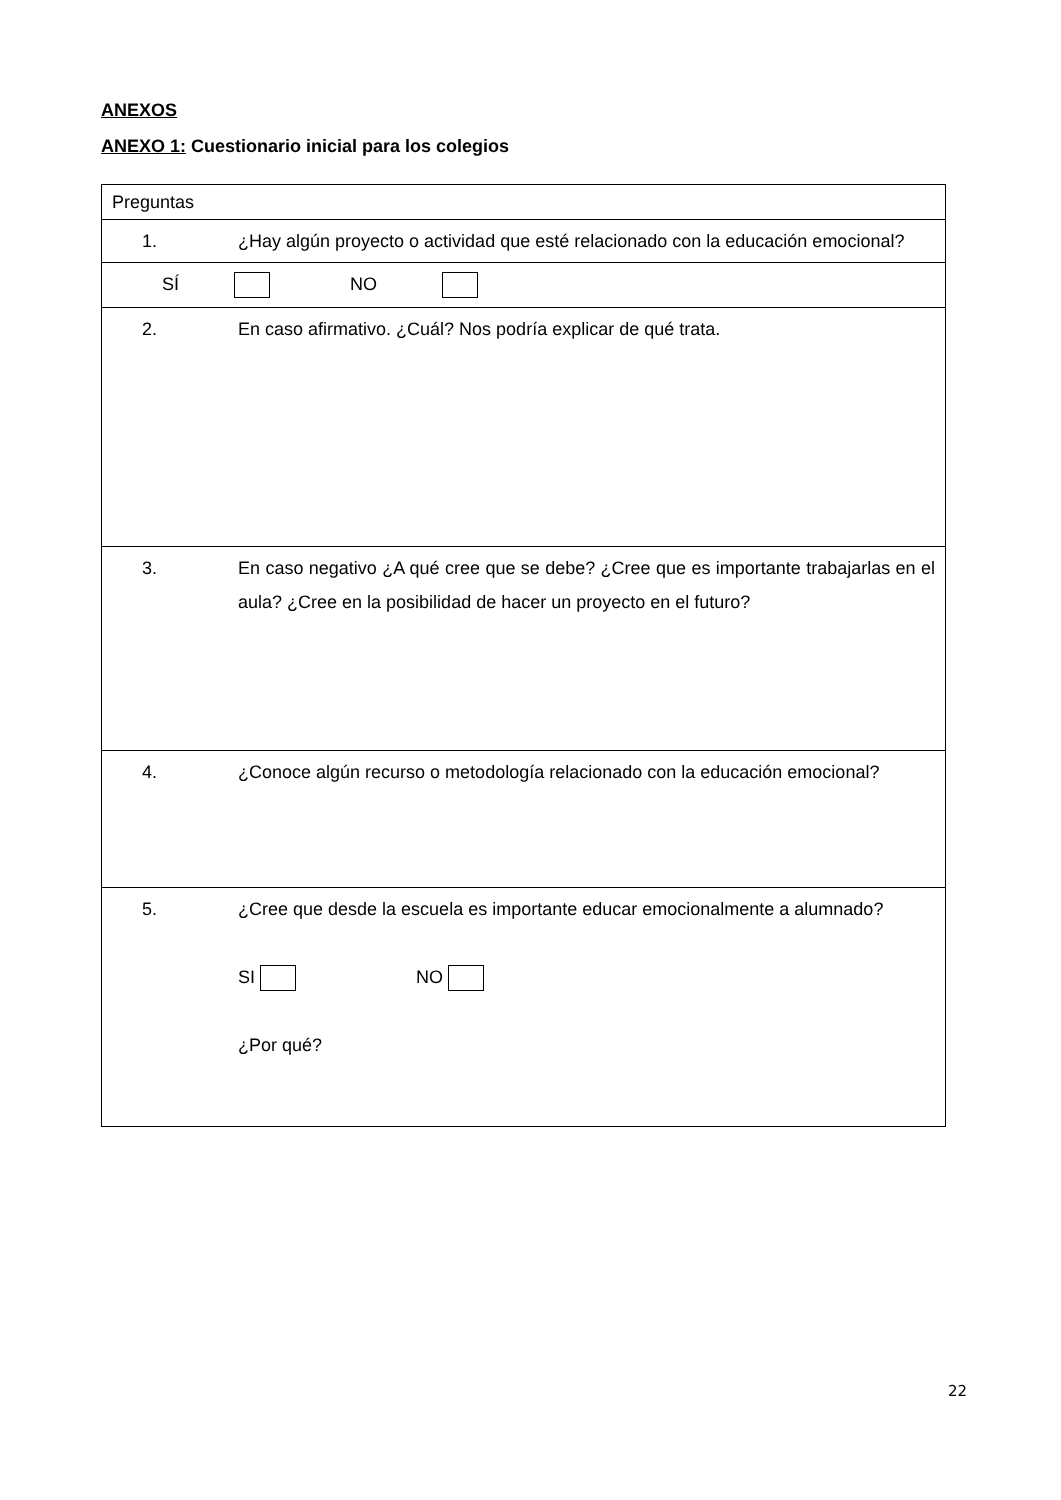ANEXOS
ANEXO 1: Cuestionario inicial para los colegios
| Preguntas | |
| 1. | ¿Hay algún proyecto o actividad que esté relacionado con la educación emocional? |
| SÍ NO | |
| 2. | En caso afirmativo. ¿Cuál? Nos podría explicar de qué trata. |
| 3. | En caso negativo ¿A qué cree que se debe? ¿Cree que es importante trabajarlas en el aula? ¿Cree en la posibilidad de hacer un proyecto en el futuro? |
| 4. | ¿Conoce algún recurso o metodología relacionado con la educación emocional? |
| 5. | ¿Cree que desde la escuela es importante educar emocionalmente a alumnado? SI NO ¿Por qué? |
22